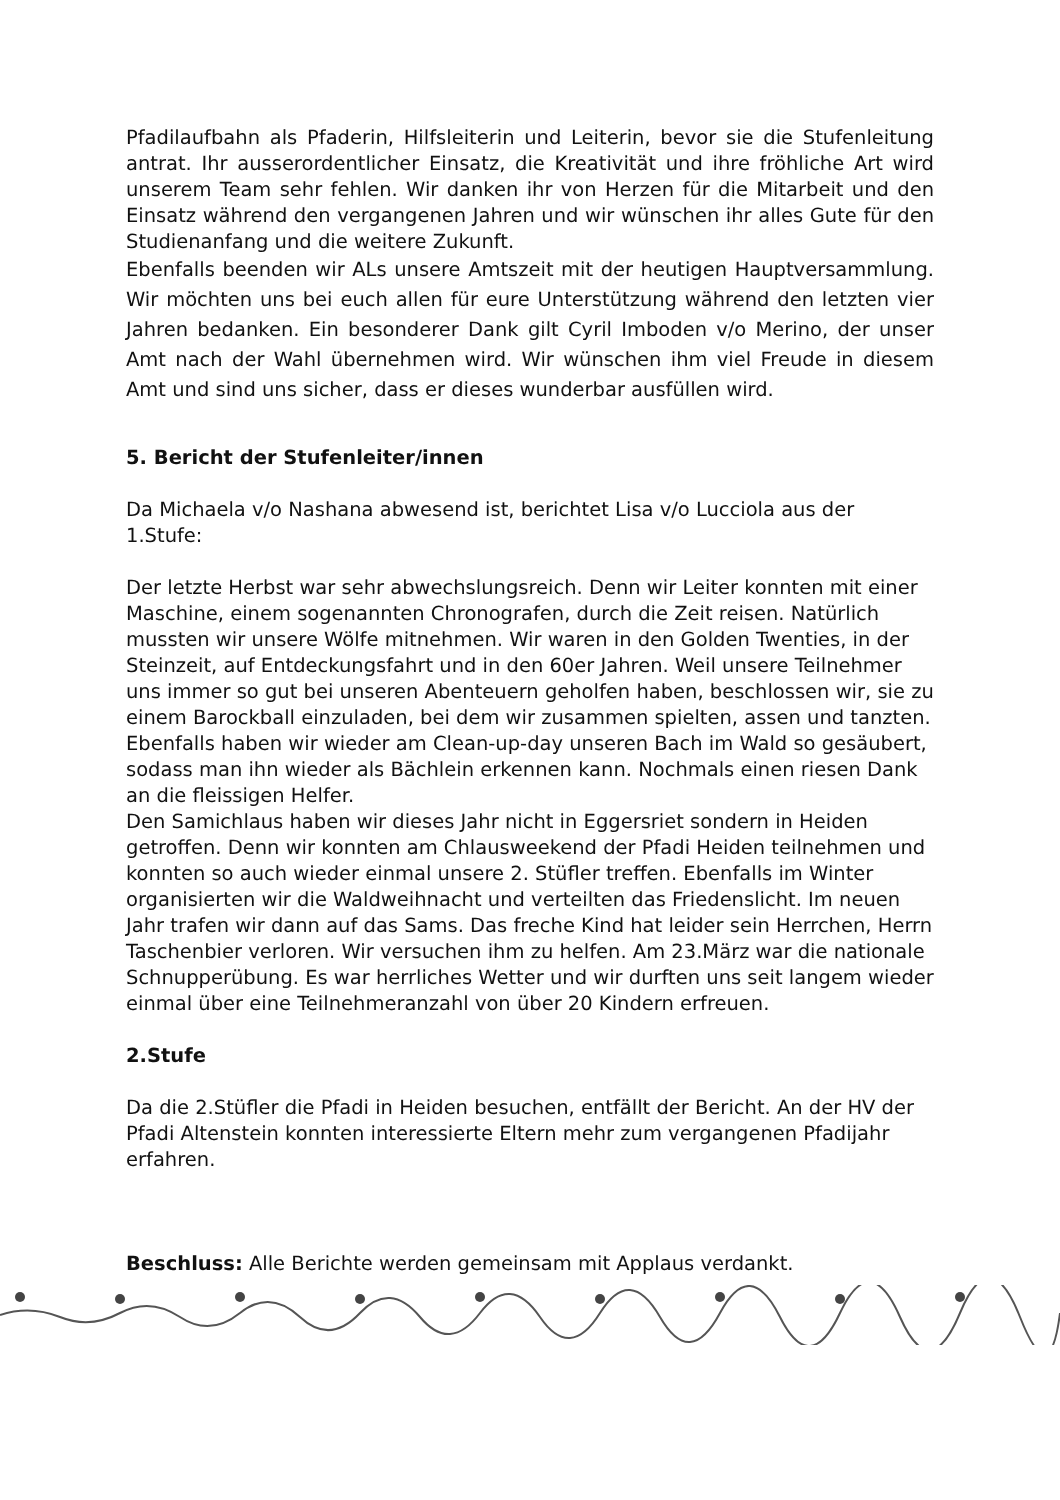Pfadilaufbahn als Pfaderin, Hilfsleiterin und Leiterin, bevor sie die Stufenleitung antrat. Ihr ausserordentlicher Einsatz, die Kreativität und ihre fröhliche Art wird unserem Team sehr fehlen. Wir danken ihr von Herzen für die Mitarbeit und den Einsatz während den vergangenen Jahren und wir wünschen ihr alles Gute für den Studienanfang und die weitere Zukunft.
Ebenfalls beenden wir ALs unsere Amtszeit mit der heutigen Hauptversammlung. Wir möchten uns bei euch allen für eure Unterstützung während den letzten vier Jahren bedanken. Ein besonderer Dank gilt Cyril Imboden v/o Merino, der unser Amt nach der Wahl übernehmen wird. Wir wünschen ihm viel Freude in diesem Amt und sind uns sicher, dass er dieses wunderbar ausfüllen wird.
5. Bericht der Stufenleiter/innen
Da Michaela v/o Nashana abwesend ist, berichtet Lisa v/o Lucciola aus der 1.Stufe:
Der letzte Herbst war sehr abwechslungsreich. Denn wir Leiter konnten mit einer Maschine, einem sogenannten Chronografen, durch die Zeit reisen. Natürlich mussten wir unsere Wölfe mitnehmen. Wir waren in den Golden Twenties, in der Steinzeit, auf Entdeckungsfahrt und in den 60er Jahren. Weil unsere Teilnehmer uns immer so gut bei unseren Abenteuern geholfen haben, beschlossen wir, sie zu einem Barockball einzuladen, bei dem wir zusammen spielten, assen und tanzten.
Ebenfalls haben wir wieder am Clean-up-day unseren Bach im Wald so gesäubert, sodass man ihn wieder als Bächlein erkennen kann. Nochmals einen riesen Dank an die fleissigen Helfer.
Den Samichlaus haben wir dieses Jahr nicht in Eggersriet sondern in Heiden getroffen. Denn wir konnten am Chlausweekend der Pfadi Heiden teilnehmen und konnten so auch wieder einmal unsere 2. Stüfler treffen. Ebenfalls im Winter organisierten wir die Waldweihnacht und verteilten das Friedenslicht. Im neuen Jahr trafen wir dann auf das Sams. Das freche Kind hat leider sein Herrchen, Herrn Taschenbier verloren. Wir versuchen ihm zu helfen. Am 23.März war die nationale Schnupperübung. Es war herrliches Wetter und wir durften uns seit langem wieder einmal über eine Teilnehmeranzahl von über 20 Kindern erfreuen.
2.Stufe
Da die 2.Stüfler die Pfadi in Heiden besuchen, entfällt der Bericht. An der HV der Pfadi Altenstein konnten interessierte Eltern mehr zum vergangenen Pfadijahr erfahren.
Beschluss: Alle Berichte werden gemeinsam mit Applaus verdankt.